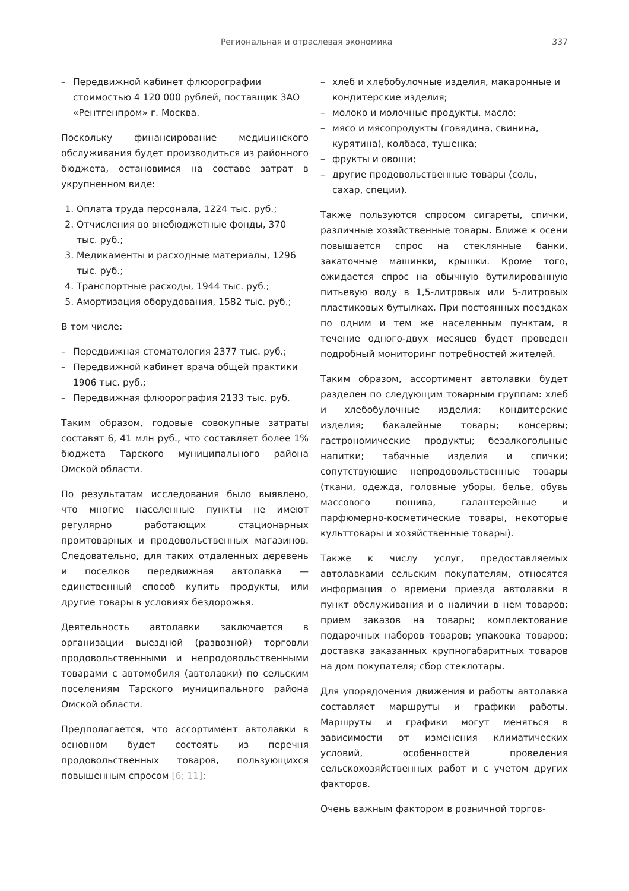Региональная и отраслевая экономика 337
– Передвижной кабинет флюорографии стоимостью 4 120 000 рублей, поставщик ЗАО «Рентгенпром» г. Москва.
Поскольку финансирование медицинского обслуживания будет производиться из районного бюджета, остановимся на составе затрат в укрупненном виде:
1. Оплата труда персонала, 1224 тыс. руб.;
2. Отчисления во внебюджетные фонды, 370 тыс. руб.;
3. Медикаменты и расходные материалы, 1296 тыс. руб.;
4. Транспортные расходы, 1944 тыс. руб.;
5. Амортизация оборудования, 1582 тыс. руб.;
В том числе:
– Передвижная стоматология 2377 тыс. руб.;
– Передвижной кабинет врача общей практики 1906 тыс. руб.;
– Передвижная флюорография 2133 тыс. руб.
Таким образом, годовые совокупные затраты составят 6, 41 млн руб., что составляет более 1% бюджета Тарского муниципального района Омской области.
По результатам исследования было выявлено, что многие населенные пункты не имеют регулярно работающих стационарных промтоварных и продовольственных магазинов. Следовательно, для таких отдаленных деревень и поселков передвижная автолавка — единственный способ купить продукты, или другие товары в условиях бездорожья.
Деятельность автолавки заключается в организации выездной (развозной) торговли продовольственными и непродовольственными товарами с автомобиля (автолавки) по сельским поселениям Тарского муниципального района Омской области.
Предполагается, что ассортимент автолавки в основном будет состоять из перечня продовольственных товаров, пользующихся повышенным спросом [6; 11]:
– хлеб и хлебобулочные изделия, макаронные и кондитерские изделия;
– молоко и молочные продукты, масло;
– мясо и мясопродукты (говядина, свинина, курятина), колбаса, тушенка;
– фрукты и овощи;
– другие продовольственные товары (соль, сахар, специи).
Также пользуются спросом сигареты, спички, различные хозяйственные товары. Ближе к осени повышается спрос на стеклянные банки, закаточные машинки, крышки. Кроме того, ожидается спрос на обычную бутилированную питьевую воду в 1,5-литровых или 5-литровых пластиковых бутылках. При постоянных поездках по одним и тем же населенным пунктам, в течение одного-двух месяцев будет проведен подробный мониторинг потребностей жителей.
Таким образом, ассортимент автолавки будет разделен по следующим товарным группам: хлеб и хлебобулочные изделия; кондитерские изделия; бакалейные товары; консервы; гастрономические продукты; безалкогольные напитки; табачные изделия и спички; сопутствующие непродовольственные товары (ткани, одежда, головные уборы, белье, обувь массового пошива, галантерейные и парфюмерно-косметические товары, некоторые культтовары и хозяйственные товары).
Также к числу услуг, предоставляемых автолавками сельским покупателям, относятся информация о времени приезда автолавки в пункт обслуживания и о наличии в нем товаров; прием заказов на товары; комплектование подарочных наборов товаров; упаковка товаров; доставка заказанных крупногабаритных товаров на дом покупателя; сбор стеклотары.
Для упорядочения движения и работы автолавка составляет маршруты и графики работы. Маршруты и графики могут меняться в зависимости от изменения климатических условий, особенностей проведения сельскохозяйственных работ и с учетом других факторов.
Очень важным фактором в розничной торгов-